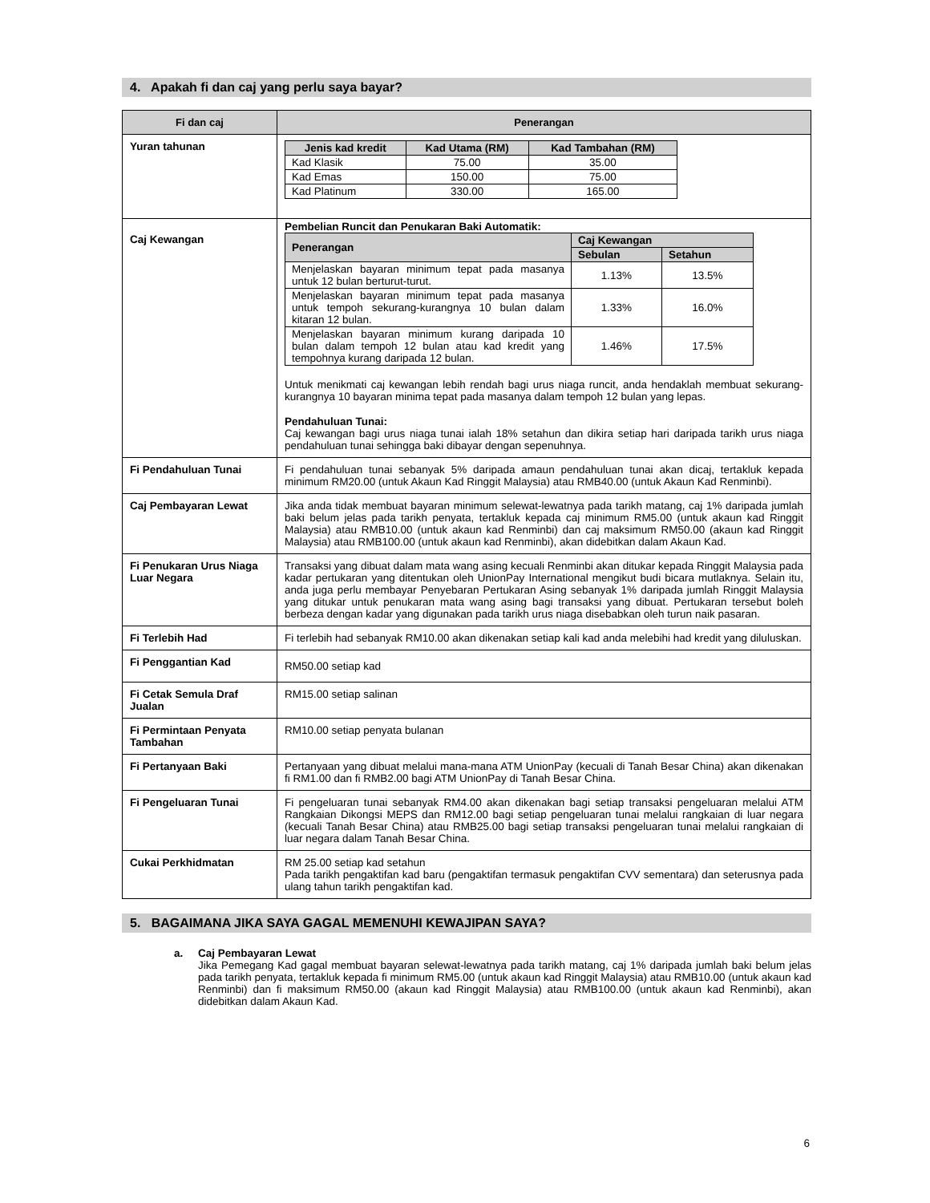4. Apakah fi dan caj yang perlu saya bayar?
| Fi dan caj | Penerangan |
| --- | --- |
| Yuran tahunan | / Jenis kad kredit / Kad Utama (RM) / Kad Tambahan (RM) / / --- / --- / --- / / Kad Klasik / 75.00 / 35.00 / / Kad Emas / 150.00 / 75.00 / / Kad Platinum / 330.00 / 165.00 / |
| Caj Kewangan | Pembelian Runcit dan Penukaran Baki Automatik: / Penerangan / Caj Kewangan / / / --- / --- / --- / / / Sebulan / Setahun / / Menjelaskan bayaran minimum tepat pada masanya untuk 12 bulan berturut-turut. / 1.13% / 13.5% / / Menjelaskan bayaran minimum tepat pada masanya untuk tempoh sekurang-kurangnya 10 bulan dalam kitaran 12 bulan. / 1.33% / 16.0% / / Menjelaskan bayaran minimum kurang daripada 10 bulan dalam tempoh 12 bulan atau kad kredit yang tempohnya kurang daripada 12 bulan. / 1.46% / 17.5% / Untuk menikmati caj kewangan lebih rendah bagi urus niaga runcit, anda hendaklah membuat sekurang-kurangnya 10 bayaran minima tepat pada masanya dalam tempoh 12 bulan yang lepas. Pendahuluan Tunai: Caj kewangan bagi urus niaga tunai ialah 18% setahun dan dikira setiap hari daripada tarikh urus niaga pendahuluan tunai sehingga baki dibayar dengan sepenuhnya. |
| Fi Pendahuluan Tunai | Fi pendahuluan tunai sebanyak 5% daripada amaun pendahuluan tunai akan dicaj, tertakluk kepada minimum RM20.00 (untuk Akaun Kad Ringgit Malaysia) atau RMB40.00 (untuk Akaun Kad Renminbi). |
| Caj Pembayaran Lewat | Jika anda tidak membuat bayaran minimum selewat-lewatnya pada tarikh matang, caj 1% daripada jumlah baki belum jelas pada tarikh penyata, tertakluk kepada caj minimum RM5.00 (untuk akaun kad Ringgit Malaysia) atau RMB10.00 (untuk akaun kad Renminbi) dan caj maksimum RM50.00 (akaun kad Ringgit Malaysia) atau RMB100.00 (untuk akaun kad Renminbi), akan didebitkan dalam Akaun Kad. |
| Fi Penukaran Urus Niaga Luar Negara | Transaksi yang dibuat dalam mata wang asing kecuali Renminbi akan ditukar kepada Ringgit Malaysia pada kadar pertukaran yang ditentukan oleh UnionPay International mengikut budi bicara mutlaknya. Selain itu, anda juga perlu membayar Penyebaran Pertukaran Asing sebanyak 1% daripada jumlah Ringgit Malaysia yang ditukar untuk penukaran mata wang asing bagi transaksi yang dibuat. Pertukaran tersebut boleh berbeza dengan kadar yang digunakan pada tarikh urus niaga disebabkan oleh turun naik pasaran. |
| Fi Terlebih Had | Fi terlebih had sebanyak RM10.00 akan dikenakan setiap kali kad anda melebihi had kredit yang diluluskan. |
| Fi Penggantian Kad | RM50.00 setiap kad |
| Fi Cetak Semula Draf Jualan | RM15.00 setiap salinan |
| Fi Permintaan Penyata Tambahan | RM10.00 setiap penyata bulanan |
| Fi Pertanyaan Baki | Pertanyaan yang dibuat melalui mana-mana ATM UnionPay (kecuali di Tanah Besar China) akan dikenakan fi RM1.00 dan fi RMB2.00 bagi ATM UnionPay di Tanah Besar China. |
| Fi Pengeluaran Tunai | Fi pengeluaran tunai sebanyak RM4.00 akan dikenakan bagi setiap transaksi pengeluaran melalui ATM Rangkaian Dikongsi MEPS dan RM12.00 bagi setiap pengeluaran tunai melalui rangkaian di luar negara (kecuali Tanah Besar China) atau RMB25.00 bagi setiap transaksi pengeluaran tunai melalui rangkaian di luar negara dalam Tanah Besar China. |
| Cukai Perkhidmatan | RM 25.00 setiap kad setahun Pada tarikh pengaktifan kad baru (pengaktifan termasuk pengaktifan CVV sementara) dan seterusnya pada ulang tahun tarikh pengaktifan kad. |
5. BAGAIMANA JIKA SAYA GAGAL MEMENUHI KEWAJIPAN SAYA?
a. Caj Pembayaran Lewat
Jika Pemegang Kad gagal membuat bayaran selewat-lewatnya pada tarikh matang, caj 1% daripada jumlah baki belum jelas pada tarikh penyata, tertakluk kepada fi minimum RM5.00 (untuk akaun kad Ringgit Malaysia) atau RMB10.00 (untuk akaun kad Renminbi) dan fi maksimum RM50.00 (akaun kad Ringgit Malaysia) atau RMB100.00 (untuk akaun kad Renminbi), akan didebitkan dalam Akaun Kad.
6